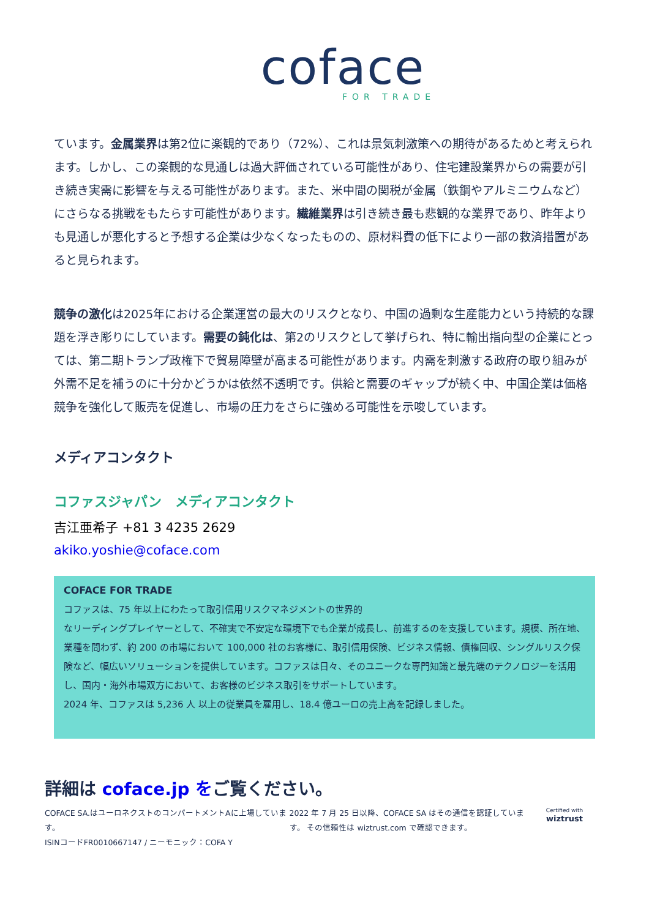coface
FOR TRADE
ています。金属業界は第2位に楽観的であり（72%）、これは景気刺激策への期待があるためと考えられます。しかし、この楽観的な見通しは過大評価されている可能性があり、住宅建設業界からの需要が引き続き実需に影響を与える可能性があります。また、米中間の関税が金属（鉄鋼やアルミニウムなど）にさらなる挑戦をもたらす可能性があります。繊維業界は引き続き最も悲観的な業界であり、昨年よりも見通しが悪化すると予想する企業は少なくなったものの、原材料費の低下により一部の救済措置があると見られます。
競争の激化は2025年における企業運営の最大のリスクとなり、中国の過剰な生産能力という持続的な課題を浮き彫りにしています。需要の鈍化は、第2のリスクとして挙げられ、特に輸出指向型の企業にとっては、第二期トランプ政権下で貿易障壁が高まる可能性があります。内需を刺激する政府の取り組みが外需不足を補うのに十分かどうかは依然不透明です。供給と需要のギャップが続く中、中国企業は価格競争を強化して販売を促進し、市場の圧力をさらに強める可能性を示唆しています。
メディアコンタクト
コファスジャパン　メディアコンタクト
吉江亜希子 +81 3 4235 2629
akiko.yoshie@coface.com
COFACE FOR TRADE
コファスは、75 年以上にわたって取引信用リスクマネジメントの世界的
なリーディングプレイヤーとして、不確実で不安定な環境下でも企業が成長し、前進するのを支援しています。規模、所在地、業種を問わず、約 200 の市場において 100,000 社のお客様に、取引信用保険、ビジネス情報、債権回収、シングルリスク保険など、幅広いソリューションを提供しています。コファスは日々、そのユニークな専門知識と最先端のテクノロジーを活用し、国内・海外市場双方において、お客様のビジネス取引をサポートしています。
2024 年、コファスは 5,236 人 以上の従業員を雇用し、18.4 億ユーロの売上高を記録しました。
詳細は coface.jp をご覧ください。
COFACE SA.はユーロネクストのコンパートメントAに上場しています。
ISINコードFR0010667147 / ニーモニック：COFA Y
2022 年 7 月 25 日以降、COFACE SA はその通信を認証しています。 その信頼性は wiztrust.com で確認できます。
Certified with
wiztrust